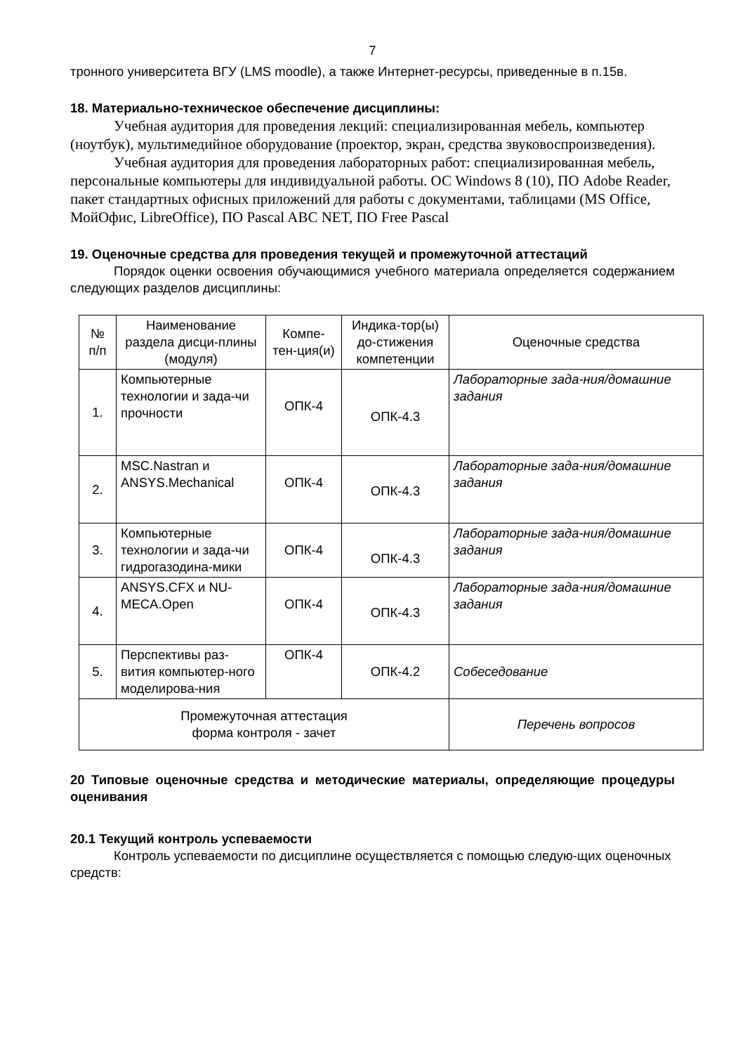7
тронного университета ВГУ (LMS moodle), а также Интернет-ресурсы, приведенные в п.15в.
18. Материально-техническое обеспечение дисциплины:
Учебная аудитория для проведения лекций: специализированная мебель, компьютер (ноутбук), мультимедийное оборудование (проектор, экран, средства звуковоспроизведения).
Учебная аудитория для проведения лабораторных работ: специализированная мебель, персональные компьютеры для индивидуальной работы. ОС Windows 8 (10), ПО Adobe Reader, пакет стандартных офисных приложений для работы с документами, таблицами (MS Office, МойОфис, LibreOffice), ПО Pascal ABC NET, ПО Free Pascal
19. Оценочные средства для проведения текущей и промежуточной аттестаций
Порядок оценки освоения обучающимися учебного материала определяется содержанием следующих разделов дисциплины:
| № п/п | Наименование раздела дисци-плины (модуля) | Компе-тен-ция(и) | Индика-тор(ы) до-стижения компетенции | Оценочные средства |
| --- | --- | --- | --- | --- |
| 1. | Компьютерные технологии и зада-чи прочности | ОПК-4 | ОПК-4.3 | Лабораторные зада-ния/домашние задания |
| 2. | MSC.Nastran и ANSYS.Mechanical | ОПК-4 | ОПК-4.3 | Лабораторные зада-ния/домашние задания |
| 3. | Компьютерные технологии и зада-чи гидрогазодина-мики | ОПК-4 | ОПК-4.3 | Лабораторные зада-ния/домашние задания |
| 4. | ANSYS.CFX и NU-MECA.Open | ОПК-4 | ОПК-4.3 | Лабораторные зада-ния/домашние задания |
| 5. | Перспективы раз-вития компьютер-ного моделирова-ния | ОПК-4 | ОПК-4.2 | Собеседование |
| Промежуточная аттестация форма контроля - зачет | | | | Перечень вопросов |
20 Типовые оценочные средства и методические материалы, определяющие процедуры оценивания
20.1 Текущий контроль успеваемости
Контроль успеваемости по дисциплине осуществляется с помощью следую-щих оценочных средств: